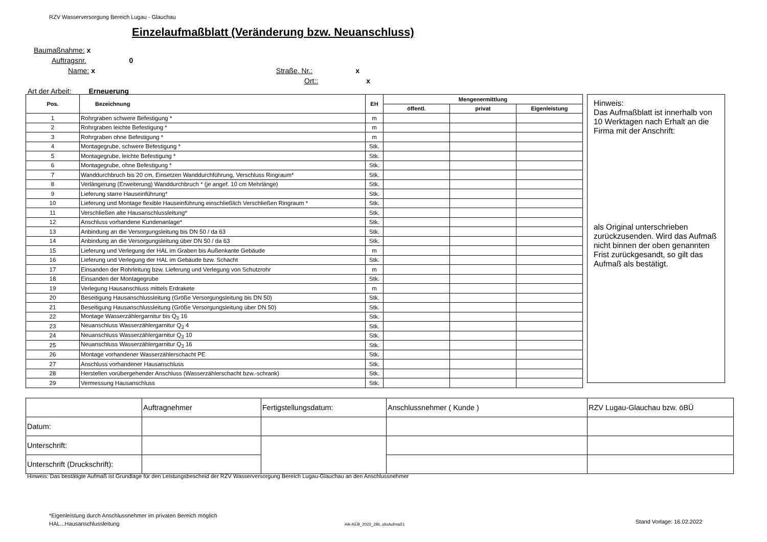RZV Wasserversorgung Bereich Lugau - Glauchau
Einzelaufmaßblatt (Veränderung bzw. Neuanschluss)
Baumaßnahme: x
Auftragsnr. 0
Name: x Straße, Nr.: x
Ort:: x
Art der Arbeit: Erneuerung
| Pos. | Bezeichnung | EH | Mengenermittlung | | |
| --- | --- | --- | --- | --- | --- |
| | | | öffentl. | privat | Eigenleistung |
| 1 | Rohrgraben schwere Befestigung * | m | | | |
| 2 | Rohrgraben leichte Befestigung * | m | | | |
| 3 | Rohrgraben ohne Befestigung * | m | | | |
| 4 | Montagegrube, schwere Befestigung * | Stk. | | | |
| 5 | Montagegrube, leichte Befestigung * | Stk. | | | |
| 6 | Montagegrube, ohne Befestigung * | Stk. | | | |
| 7 | Wanddurchbruch bis 20 cm, Einsetzen Wanddurchführung, Verschluss Ringraum* | Stk. | | | |
| 8 | Verlängerung (Erweiterung) Wanddurchbruch * (je angef. 10 cm Mehrlänge) | Stk. | | | |
| 9 | Lieferung starre Hauseinführung* | Stk. | | | |
| 10 | Lieferung und Montage flexible Hauseinführung einschließlich Verschließen Ringraum * | Stk. | | | |
| 11 | Verschließen alte Hausanschlussleitung* | Stk. | | | |
| 12 | Anschluss vorhandene Kundenanlage* | Stk. | | | |
| 13 | Anbindung an die Versorgungsleitung bis DN 50 / da 63 | Stk. | | | |
| 14 | Anbindung an die Versorgungsleitung über DN 50 / da 63 | Stk. | | | |
| 15 | Lieferung und Verlegung der HAL im Graben bis Außenkante Gebäude | m | | | |
| 16 | Lieferung und Verlegung der HAL im Gebäude bzw. Schacht | Stk. | | | |
| 17 | Einsanden der Rohrleitung bzw. Lieferung und Verlegung von Schutzrohr | m | | | |
| 18 | Einsanden der Montagegrube | Stk. | | | |
| 19 | Verlegung Hausanschluss mittels Erdrakete | m | | | |
| 20 | Beseitigung Hausanschlussleitung (Größe Versorgungsleitung bis DN 50) | Stk. | | | |
| 21 | Beseitigung Hausanschlussleitung (Größe Versorgungsleitung über DN 50) | Stk. | | | |
| 22 | Montage Wasserzählergarnitur bis Q<sub>3</sub> 16 | Stk. | | | |
| 23 | Neuanschluss Wasserzählergarnitur Q<sub>3</sub> 4 | Stk. | | | |
| 24 | Neuanschluss Wasserzählergarnitur Q<sub>3</sub> 10 | Stk. | | | |
| 25 | Neuanschluss Wasserzählergarnitur Q<sub>3</sub> 16 | Stk. | | | |
| 26 | Montage vorhandener Wasserzählerschacht PE | Stk. | | | |
| 27 | Anschluss vorhandener Hausanschluss | Stk. | | | |
| 28 | Herstellen vorübergehender Anschluss (Wasserzählerschacht bzw.-schrank) | Stk. | | | |
| 29 | Vermessung Hausanschluss | Stk. | | | |
Hinweis:
Das Aufmaßblatt ist innerhalb von 10 Werktagen nach Erhalt an die Firma mit der Anschrift:
als Original unterschrieben zurückzusenden. Wird das Aufmaß nicht binnen der oben genannten Frist zurückgesandt, so gilt das Aufmaß als bestätigt.
| | Auftragnehmer | Fertigstellungsdatum: | Anschlussnehmer ( Kunde ) | RZV Lugau-Glauchau bzw. öBÜ |
| Datum: | | | | |
| Unterschrift: | | | | |
| Unterschrift (Druckschrift): | | | | |
Hinweis: Das bestätigte Aufmaß ist Grundlage für den Leistungsbescheid der RZV Wasserversorgung Bereich Lugau-Glauchau an den Anschlussnehmer
*Eigenleistung durch Anschlussnehmer im privaten Bereich möglich
HAL...Hausanschlussleitung
HA-KEB_2022_2BL.xltxAufmaß1 Stand Vorlage: 16.02.2022